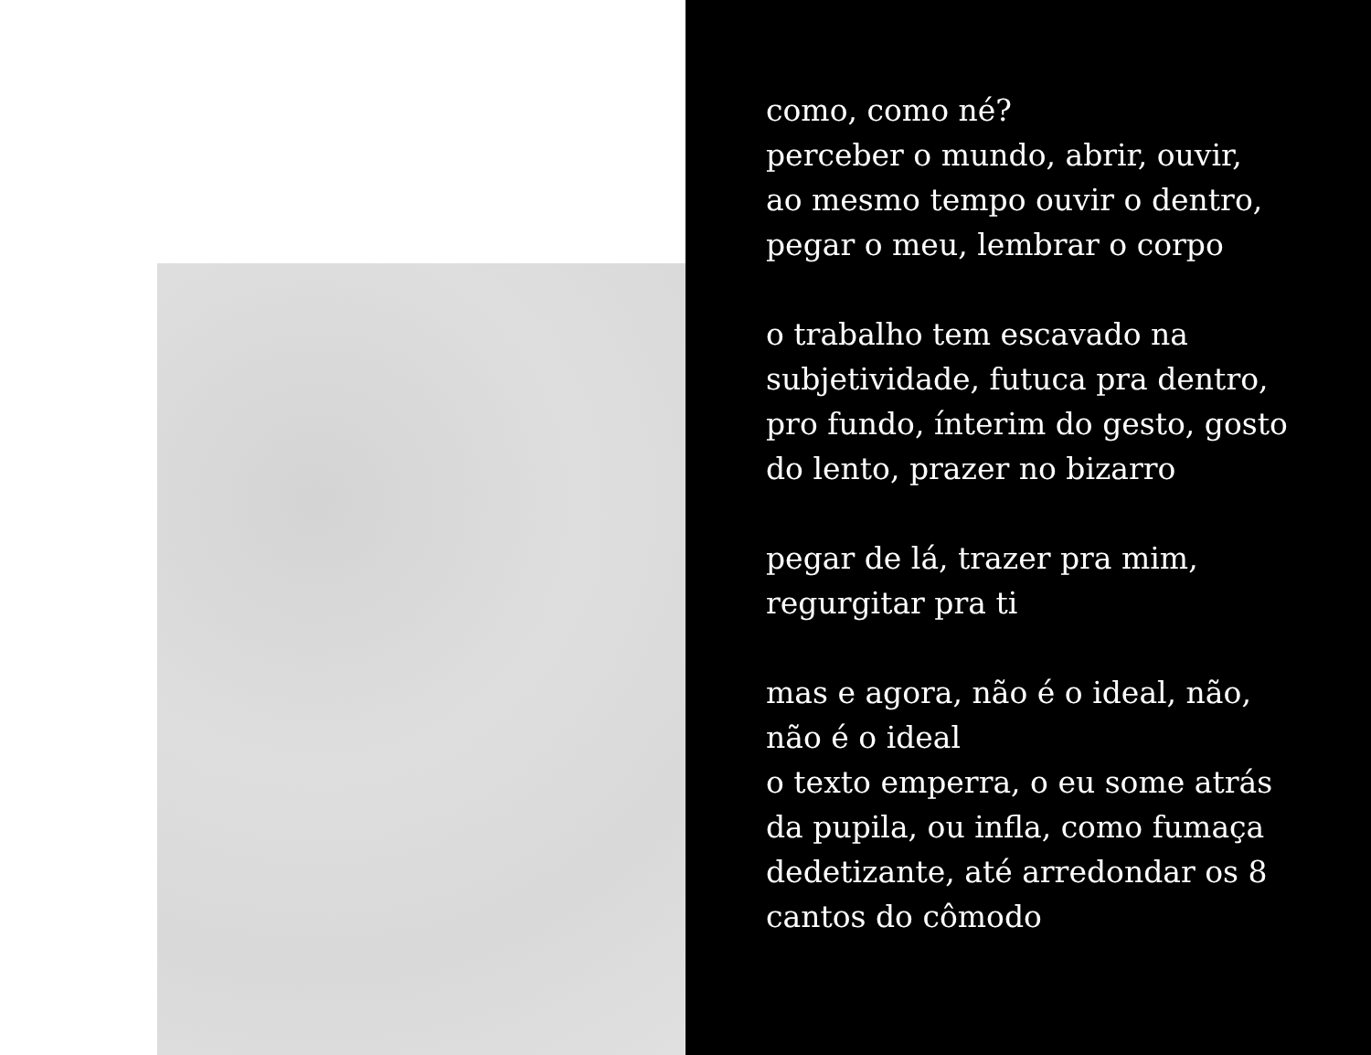como, como né?
perceber o mundo, abrir, ouvir,
ao mesmo tempo ouvir o dentro,
pegar o meu, lembrar o corpo
o trabalho tem escavado na
subjetividade, futuca pra dentro,
pro fundo, ínterim do gesto, gosto
do lento, prazer no bizarro
pegar de lá, trazer pra mim,
regurgitar pra ti
mas e agora, não é o ideal, não,
não é o ideal
o texto emperra, o eu some atrás
da pupila, ou infla, como fumaça
dedetizante, até arredondar os 8
cantos do cômodo